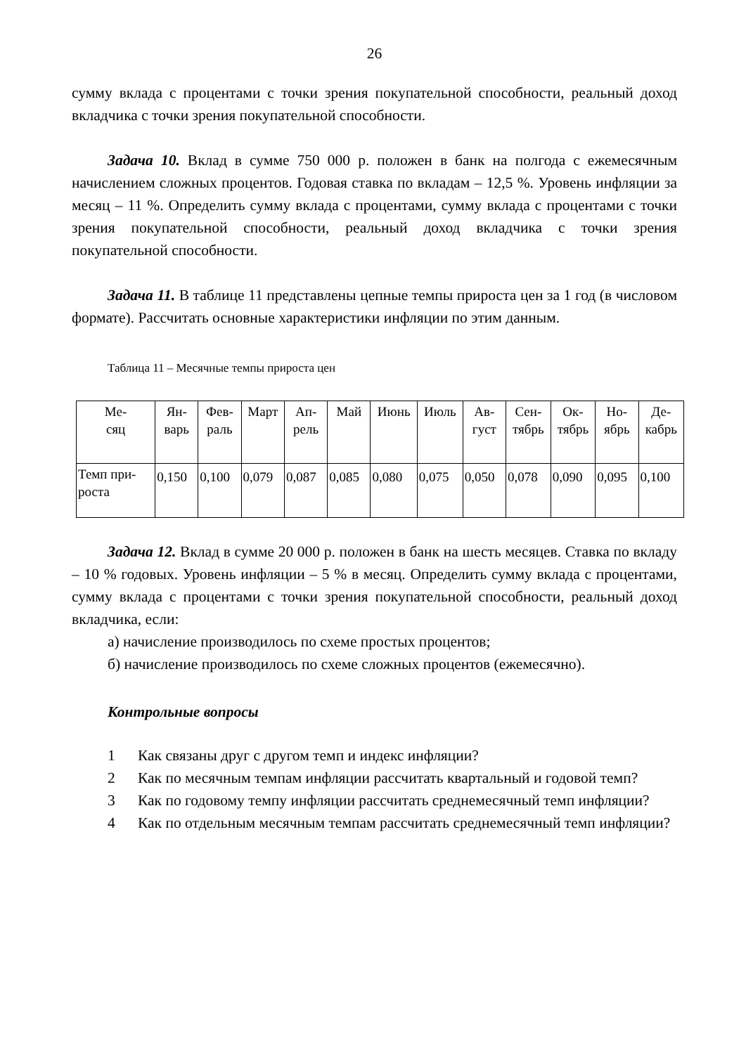26
сумму вклада с процентами с точки зрения покупательной способности, реальный доход вкладчика с точки зрения покупательной способности.
Задача 10. Вклад в сумме 750 000 р. положен в банк на полгода с ежемесячным начислением сложных процентов. Годовая ставка по вкладам – 12,5 %. Уровень инфляции за месяц – 11 %. Определить сумму вклада с процентами, сумму вклада с процентами с точки зрения покупательной способности, реальный доход вкладчика с точки зрения покупательной способности.
Задача 11. В таблице 11 представлены цепные темпы прироста цен за 1 год (в числовом формате). Рассчитать основные характеристики инфляции по этим данным.
Таблица 11 – Месячные темпы прироста цен
| Ме- сяц | Ян- варь | Фев- раль | Март | Ап- рель | Май | Июнь | Июль | Ав- густ | Сен- тябрь | Ок- тябрь | Но- ябрь | Де- кабрь |
| Темп при- роста | 0,150 | 0,100 | 0,079 | 0,087 | 0,085 | 0,080 | 0,075 | 0,050 | 0,078 | 0,090 | 0,095 | 0,100 |
Задача 12. Вклад в сумме 20 000 р. положен в банк на шесть месяцев. Ставка по вкладу – 10 % годовых. Уровень инфляции – 5 % в месяц. Определить сумму вклада с процентами, сумму вклада с процентами с точки зрения покупательной способности, реальный доход вкладчика, если:
а) начисление производилось по схеме простых процентов;
б) начисление производилось по схеме сложных процентов (ежемесячно).
Контрольные вопросы
1 Как связаны друг с другом темп и индекс инфляции?
2 Как по месячным темпам инфляции рассчитать квартальный и годовой темп?
3 Как по годовому темпу инфляции рассчитать среднемесячный темп инфляции?
4 Как по отдельным месячным темпам рассчитать среднемесячный темп инфляции?